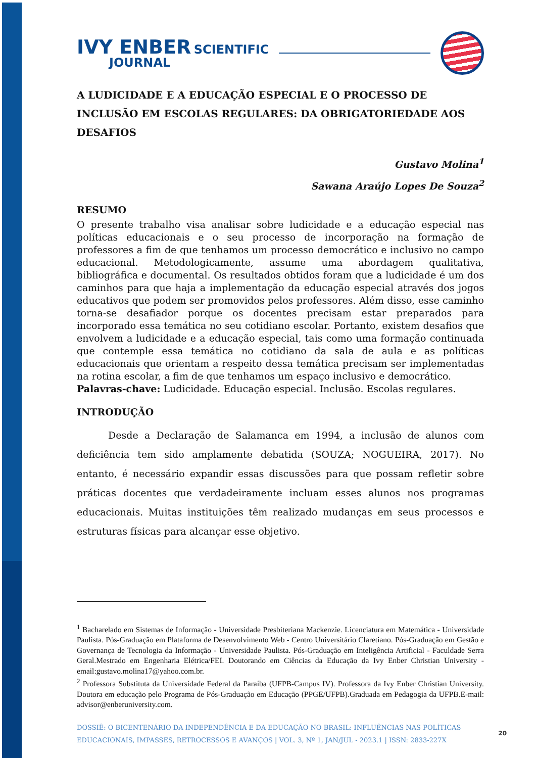IVY ENBER SCIENTIFIC
JOURNAL
A LUDICIDADE E A EDUCAÇÃO ESPECIAL E O PROCESSO DE INCLUSÃO EM ESCOLAS REGULARES: DA OBRIGATORIEDADE AOS DESAFIOS
Gustavo Molina<sup>1</sup>
Sawana Araújo Lopes De Souza<sup>2</sup>
RESUMO
O presente trabalho visa analisar sobre ludicidade e a educação especial nas políticas educacionais e o seu processo de incorporação na formação de professores a fim de que tenhamos um processo democrático e inclusivo no campo educacional. Metodologicamente, assume uma abordagem qualitativa, bibliográfica e documental. Os resultados obtidos foram que a ludicidade é um dos caminhos para que haja a implementação da educação especial através dos jogos educativos que podem ser promovidos pelos professores. Além disso, esse caminho torna-se desafiador porque os docentes precisam estar preparados para incorporado essa temática no seu cotidiano escolar. Portanto, existem desafios que envolvem a ludicidade e a educação especial, tais como uma formação continuada que contemple essa temática no cotidiano da sala de aula e as políticas educacionais que orientam a respeito dessa temática precisam ser implementadas na rotina escolar, a fim de que tenhamos um espaço inclusivo e democrático.
Palavras-chave: Ludicidade. Educação especial. Inclusão. Escolas regulares.
INTRODUÇÃO
Desde a Declaração de Salamanca em 1994, a inclusão de alunos com deficiência tem sido amplamente debatida (SOUZA; NOGUEIRA, 2017). No entanto, é necessário expandir essas discussões para que possam refletir sobre práticas docentes que verdadeiramente incluam esses alunos nos programas educacionais. Muitas instituições têm realizado mudanças em seus processos e estruturas físicas para alcançar esse objetivo.
<sup>1</sup> Bacharelado em Sistemas de Informação - Universidade Presbiteriana Mackenzie. Licenciatura em Matemática - Universidade Paulista. Pós-Graduação em Plataforma de Desenvolvimento Web - Centro Universitário Claretiano. Pós-Graduação em Gestão e Governança de Tecnologia da Informação - Universidade Paulista. Pós-Graduação em Inteligência Artificial - Faculdade Serra Geral.Mestrado em Engenharia Elétrica/FEI. Doutorando em Ciências da Educação da Ivy Enber Christian University - email:gustavo.molina17@yahoo.com.br.
<sup>2</sup> Professora Substituta da Universidade Federal da Paraíba (UFPB-Campus IV). Professora da Ivy Enber Christian University. Doutora em educação pelo Programa de Pós-Graduação em Educação (PPGE/UFPB).Graduada em Pedagogia da UFPB.E-mail: advisor@enberuniversity.com.
DOSSIÊ: O BICENTENÁRIO DA INDEPENDÊNCIA E DA EDUCAÇÃO NO BRASIL: INFLUÊNCIAS NAS POLÍTICAS EDUCACIONAIS, IMPASSES, RETROCESSOS E AVANÇOS | VOL. 3, Nº 1, JAN/JUL - 2023.1 | ISSN: 2833-227X
20